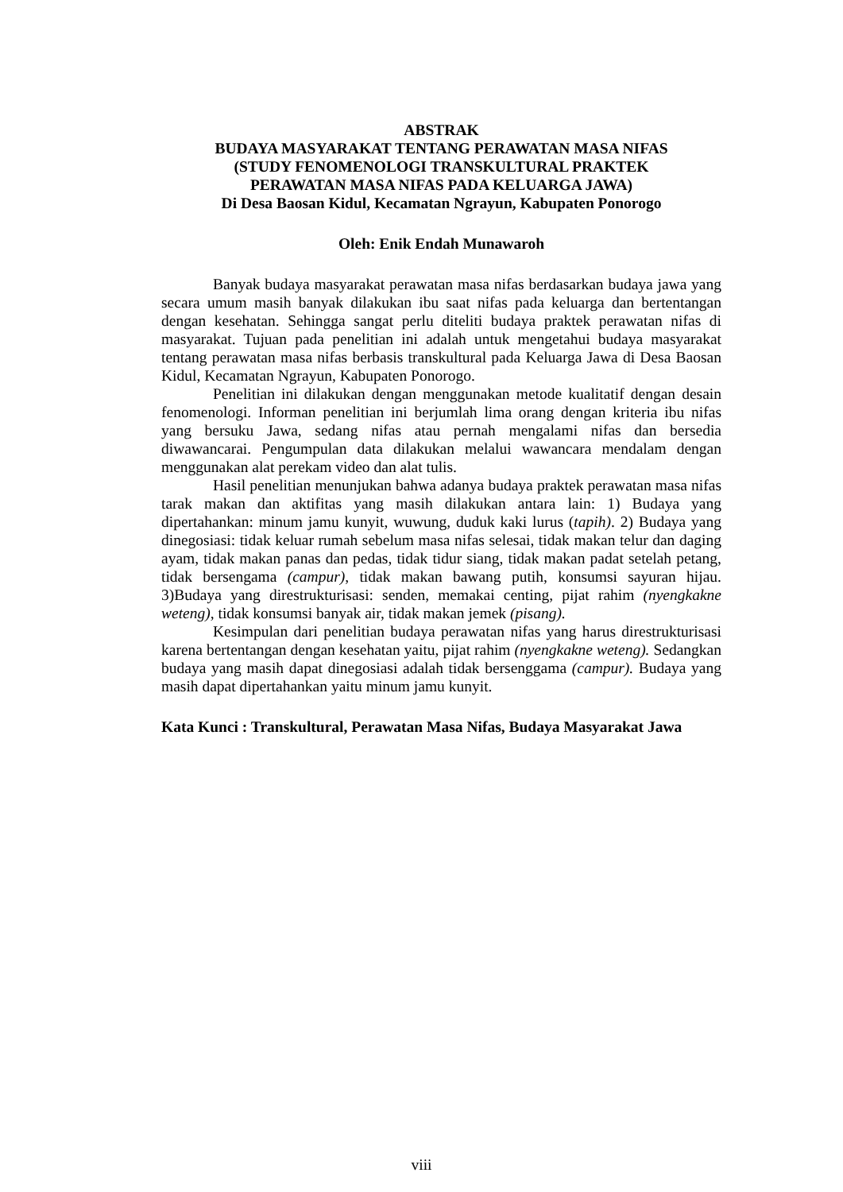ABSTRAK
BUDAYA MASYARAKAT TENTANG PERAWATAN MASA NIFAS
(STUDY FENOMENOLOGI TRANSKULTURAL PRAKTEK
PERAWATAN MASA NIFAS PADA KELUARGA JAWA)
Di Desa Baosan Kidul, Kecamatan Ngrayun, Kabupaten Ponorogo
Oleh: Enik Endah Munawaroh
Banyak budaya masyarakat perawatan masa nifas berdasarkan budaya jawa yang secara umum masih banyak dilakukan ibu saat nifas pada keluarga dan bertentangan dengan kesehatan. Sehingga sangat perlu diteliti budaya praktek perawatan nifas di masyarakat. Tujuan pada penelitian ini adalah untuk mengetahui budaya masyarakat tentang perawatan masa nifas berbasis transkultural pada Keluarga Jawa di Desa Baosan Kidul, Kecamatan Ngrayun, Kabupaten Ponorogo.
Penelitian ini dilakukan dengan menggunakan metode kualitatif dengan desain fenomenologi. Informan penelitian ini berjumlah lima orang dengan kriteria ibu nifas yang bersuku Jawa, sedang nifas atau pernah mengalami nifas dan bersedia diwawancarai. Pengumpulan data dilakukan melalui wawancara mendalam dengan menggunakan alat perekam video dan alat tulis.
Hasil penelitian menunjukan bahwa adanya budaya praktek perawatan masa nifas tarak makan dan aktifitas yang masih dilakukan antara lain: 1) Budaya yang dipertahankan: minum jamu kunyit, wuwung, duduk kaki lurus (tapih). 2) Budaya yang dinegosiasi: tidak keluar rumah sebelum masa nifas selesai, tidak makan telur dan daging ayam, tidak makan panas dan pedas, tidak tidur siang, tidak makan padat setelah petang, tidak bersengama (campur), tidak makan bawang putih, konsumsi sayuran hijau. 3)Budaya yang direstrukturisasi: senden, memakai centing, pijat rahim (nyengkakne weteng), tidak konsumsi banyak air, tidak makan jemek (pisang).
Kesimpulan dari penelitian budaya perawatan nifas yang harus direstrukturisasi karena bertentangan dengan kesehatan yaitu, pijat rahim (nyengkakne weteng). Sedangkan budaya yang masih dapat dinegosiasi adalah tidak bersenggama (campur). Budaya yang masih dapat dipertahankan yaitu minum jamu kunyit.
Kata Kunci : Transkultural, Perawatan Masa Nifas, Budaya Masyarakat Jawa
viii